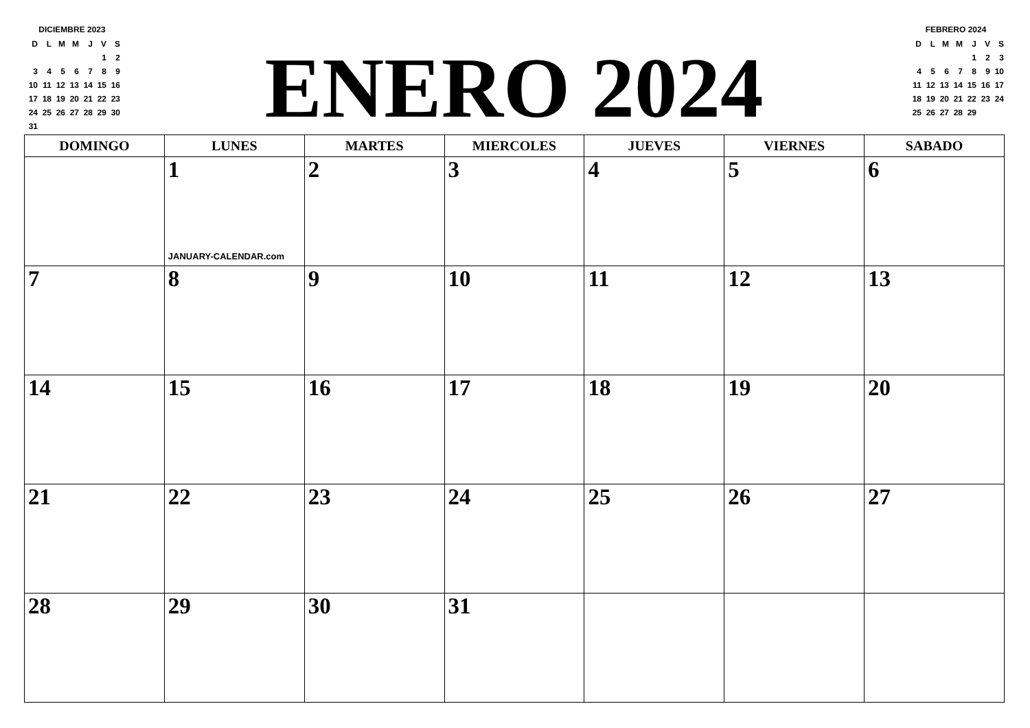DICIEMBRE 2023
| D | L | M | M | J | V | S |
| | | | | | 1 | 2 |
| 3 | 4 | 5 | 6 | 7 | 8 | 9 |
| 10 | 11 | 12 | 13 | 14 | 15 | 16 |
| 17 | 18 | 19 | 20 | 21 | 22 | 23 |
| 24 | 25 | 26 | 27 | 28 | 29 | 30 |
| 31 | | | | | | |
ENERO 2024
FEBRERO 2024
| D | L | M | M | J | V | S |
| | | | | 1 | 2 | 3 |
| 4 | 5 | 6 | 7 | 8 | 9 | 10 |
| 11 | 12 | 13 | 14 | 15 | 16 | 17 |
| 18 | 19 | 20 | 21 | 22 | 23 | 24 |
| 25 | 26 | 27 | 28 | 29 | | |
| DOMINGO | LUNES | MARTES | MIERCOLES | JUEVES | VIERNES | SABADO |
| --- | --- | --- | --- | --- | --- | --- |
| | 1 JANUARY-CALENDAR.com | 2 | 3 | 4 | 5 | 6 |
| 7 | 8 | 9 | 10 | 11 | 12 | 13 |
| 14 | 15 | 16 | 17 | 18 | 19 | 20 |
| 21 | 22 | 23 | 24 | 25 | 26 | 27 |
| 28 | 29 | 30 | 31 | | | |